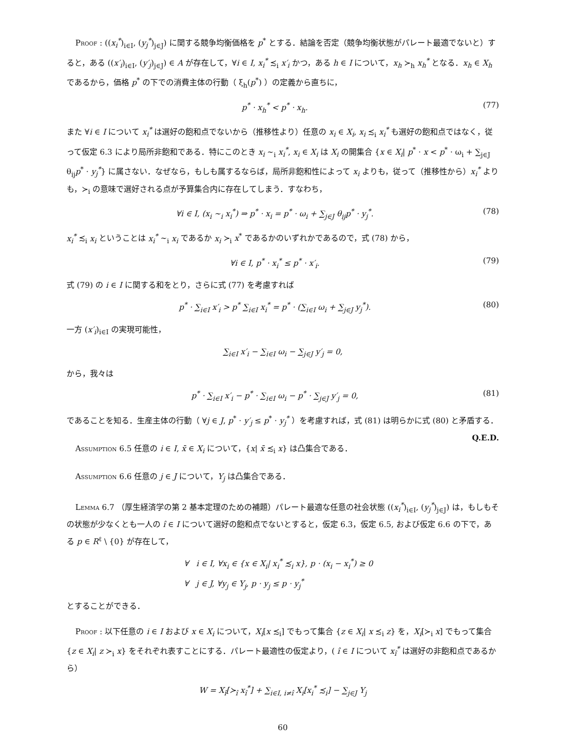Proof : ((x<sub>i</sub><sup>*</sup>)<sub>i∈I</sub>, (y<sub>j</sub><sup>*</sup>)<sub>j∈J</sub>) に関する競争均衡価格を p<sup>*</sup> とする．結論を否定（競争均衡状態がパレート最適でないと）すると，ある ((x′<sub>i</sub>)<sub>i∈I</sub>, (y′<sub>j</sub>)<sub>j∈J</sub>) ∈ A が存在して，∀i ∈ I, x<sub>i</sub><sup>*</sup> ≾<sub>i</sub> x′<sub>i</sub> かつ，ある h ∈ I について，x<sub>h</sub> ≻<sub>h</sub> x<sub>h</sub><sup>*</sup> となる．x<sub>h</sub> ∈ X<sub>h</sub> であるから，価格 p<sup>*</sup> の下での消費主体の行動（ ξ<sub>h</sub>(p<sup>*</sup>) ）の定義から直ちに，
p<sup>*</sup> · x<sub>h</sub><sup>*</sup> < p<sup>*</sup> · x<sub>h</sub>. (77)
また ∀i ∈ I について x<sub>i</sub><sup>*</sup> は選好の飽和点でないから（推移性より）任意の x<sub>i</sub> ∈ X<sub>i</sub>, x<sub>i</sub> ≾<sub>i</sub> x<sub>i</sub><sup>*</sup> も選好の飽和点ではなく，従って仮定 6.3 により局所非飽和である．特にこのとき x<sub>i</sub> ∼<sub>i</sub> x<sub>i</sub><sup>*</sup>, x<sub>i</sub> ∈ X<sub>i</sub> は X<sub>i</sub> の開集合 {x ∈ X<sub>i</sub>| p<sup>*</sup> · x < p<sup>*</sup> · ω<sub>i</sub> + ∑<sub>j∈J</sub> θ<sub>ij</sub>p<sup>*</sup> · y<sub>j</sub><sup>*</sup>} に属さない．なぜなら，もしも属するならば，局所非飽和性によって x<sub>i</sub> よりも，従って（推移性から）x<sub>i</sub><sup>*</sup> よりも，≻<sub>i</sub> の意味で選好される点が予算集合内に存在してしまう．すなわち，
∀i ∈ I, (x<sub>i</sub> ∼<sub>i</sub> x<sub>i</sub><sup>*</sup>) ⇒ p<sup>*</sup> · x<sub>i</sub> = p<sup>*</sup> · ω<sub>i</sub> + ∑<sub>j∈J</sub> θ<sub>ij</sub>p<sup>*</sup> · y<sub>j</sub><sup>*</sup>. (78)
x<sub>i</sub><sup>*</sup> ≾<sub>i</sub> x<sub>i</sub> ということは x<sub>i</sub><sup>*</sup> ∼<sub>i</sub> x<sub>i</sub> であるか x<sub>i</sub> ≻<sub>i</sub> x<sup>*</sup> であるかのいずれかであるので，式 (78) から，
∀i ∈ I, p<sup>*</sup> · x<sub>i</sub><sup>*</sup> ≤ p<sup>*</sup> · x′<sub>i</sub>. (79)
式 (79) の i ∈ I に関する和をとり，さらに式 (77) を考慮すれば
p<sup>*</sup> · ∑<sub>i∈I</sub> x′<sub>i</sub> > p<sup>*</sup> ∑<sub>i∈I</sub> x<sub>i</sub><sup>*</sup> = p<sup>*</sup> · (∑<sub>i∈I</sub> ω<sub>i</sub> + ∑<sub>j∈J</sub> y<sub>j</sub><sup>*</sup>). (80)
一方 (x′<sub>i</sub>)<sub>i∈I</sub> の実現可能性，
∑<sub>i∈I</sub> x′<sub>i</sub> − ∑<sub>i∈I</sub> ω<sub>i</sub> − ∑<sub>j∈J</sub> y′<sub>j</sub> = 0,
から，我々は
p<sup>*</sup> · ∑<sub>i∈I</sub> x′<sub>i</sub> − p<sup>*</sup> · ∑<sub>i∈I</sub> ω<sub>i</sub> − p<sup>*</sup> · ∑<sub>j∈J</sub> y′<sub>j</sub> = 0, (81)
であることを知る．生産主体の行動（ ∀j ∈ J, p<sup>*</sup> · y′<sub>j</sub> ≤ p<sup>*</sup> · y<sub>j</sub><sup>*</sup> ）を考慮すれば，式 (81) は明らかに式 (80) と矛盾する． Q.E.D.
Assumption 6.5 任意の i ∈ I, x̄ ∈ X<sub>i</sub> について，{x| x̄ ≾<sub>i</sub> x} は凸集合である．
Assumption 6.6 任意の j ∈ J について，Y<sub>j</sub> は凸集合である．
Lemma 6.7 （厚生経済学の第 2 基本定理のための補題）パレート最適な任意の社会状態 ((x<sub>i</sub><sup>*</sup>)<sub>i∈I</sub>, (y<sub>j</sub><sup>*</sup>)<sub>j∈J</sub>) は，もしもその状態が少なくとも一人の î ∈ I について選好の飽和点でないとすると，仮定 6.3，仮定 6.5, および仮定 6.6 の下で，ある p ∈ R<sup>ℓ</sup> \ {0} が存在して，
∀ i ∈ I, ∀x<sub>i</sub> ∈ {x ∈ X<sub>i</sub>| x<sub>i</sub><sup>*</sup> ≾<sub>i</sub> x}, p · (x<sub>i</sub> − x<sub>i</sub><sup>*</sup>) ≥ 0
∀ j ∈ J, ∀y<sub>j</sub> ∈ Y<sub>j</sub>, p · y<sub>j</sub> ≤ p · y<sub>j</sub><sup>*</sup>
とすることができる．
Proof : 以下任意の i ∈ I および x ∈ X<sub>i</sub> について，X<sub>i</sub>[x ≾<sub>i</sub>] でもって集合 {z ∈ X<sub>i</sub>| x ≾<sub>i</sub> z} を，X<sub>i</sub>[≻<sub>i</sub> x] でもって集合 {z ∈ X<sub>i</sub>| z ≻<sub>i</sub> x} をそれぞれ表すことにする．パレート最適性の仮定より，( î ∈ I について x<sub>î</sub><sup>*</sup> は選好の非飽和点であるから）
W = X<sub>î</sub>[≻<sub>î</sub> x<sub>î</sub><sup>*</sup>] + ∑<sub>i∈I, i≠î</sub> X<sub>i</sub>[x<sub>i</sub><sup>*</sup> ≾<sub>i</sub>] − ∑<sub>j∈J</sub> Y<sub>j</sub>
60